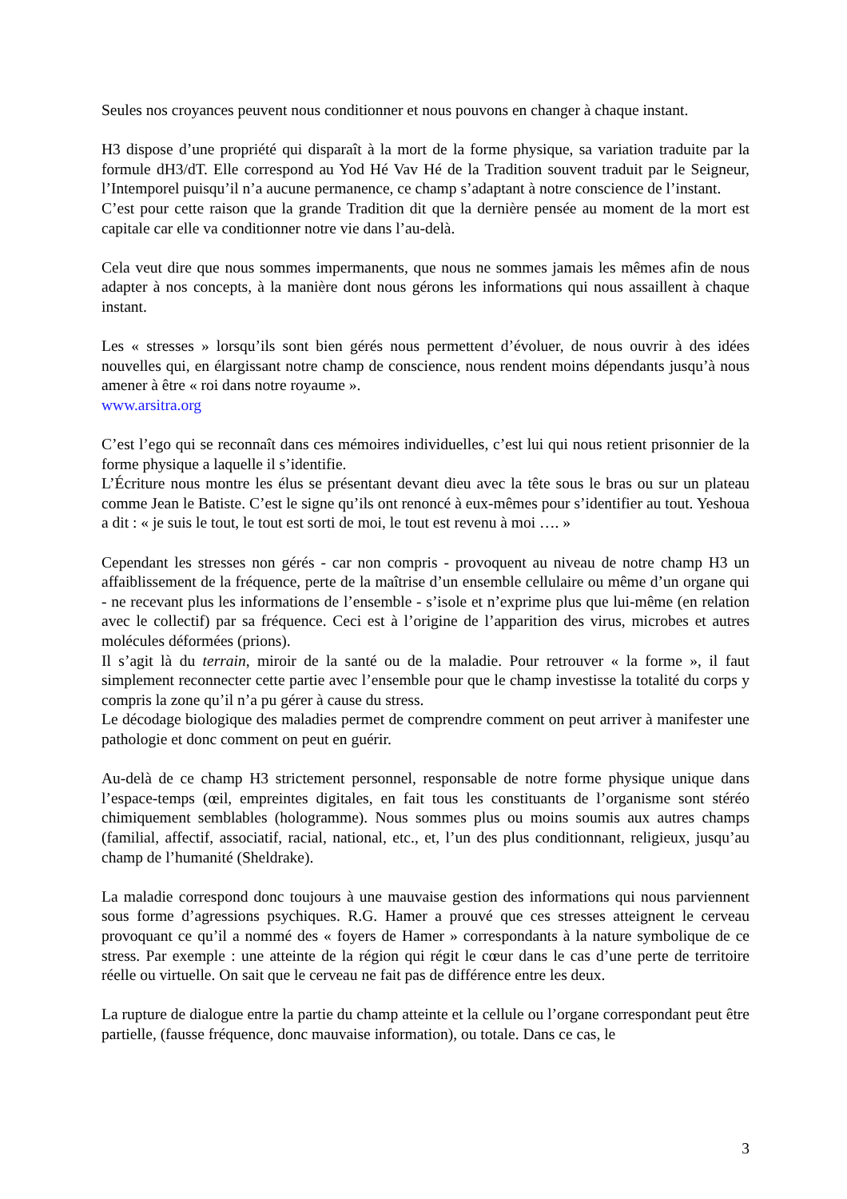Seules nos croyances peuvent nous conditionner et nous pouvons en changer à chaque instant.
H3 dispose d’une propriété qui disparaît à la mort de la forme physique, sa variation traduite par la formule dH3/dT. Elle correspond au Yod Hé Vav Hé de la Tradition souvent traduit par le Seigneur, l’Intemporel puisqu’il n’a aucune permanence, ce champ s’adaptant à notre conscience de l’instant.
C’est pour cette raison que la grande Tradition dit que la dernière pensée au moment de la mort est capitale car elle va conditionner notre vie dans l’au-delà.
Cela veut dire que nous sommes impermanents, que nous ne sommes jamais les mêmes afin de nous adapter à nos concepts, à la manière dont nous gérons les informations qui nous assaillent à chaque instant.
Les « stresses » lorsqu’ils sont bien gérés nous permettent d’évoluer, de nous ouvrir à des idées nouvelles qui, en élargissant notre champ de conscience, nous rendent moins dépendants jusqu’à nous amener à être « roi dans notre royaume ».
www.arsitra.org
C’est l’ego qui se reconnaît dans ces mémoires individuelles, c’est lui qui nous retient prisonnier de la forme physique a laquelle il s’identifie.
L’Écriture nous montre les élus se présentant devant dieu avec la tête sous le bras ou sur un plateau comme Jean le Batiste. C’est le signe qu’ils ont renoncé à eux-mêmes pour s’identifier au tout. Yeshoua a dit : « je suis le tout, le tout est sorti de moi, le tout est revenu à moi …. »
Cependant les stresses non gérés - car non compris - provoquent au niveau de notre champ H3 un affaiblissement de la fréquence, perte de la maîtrise d’un ensemble cellulaire ou même d’un organe qui - ne recevant plus les informations de l’ensemble - s’isole et n’exprime plus que lui-même (en relation avec le collectif) par sa fréquence. Ceci est à l’origine de l’apparition des virus, microbes et autres molécules déformées (prions).
Il s’agit là du terrain, miroir de la santé ou de la maladie. Pour retrouver « la forme », il faut simplement reconnecter cette partie avec l’ensemble pour que le champ investisse la totalité du corps y compris la zone qu’il n’a pu gérer à cause du stress.
Le décodage biologique des maladies permet de comprendre comment on peut arriver à manifester une pathologie et donc comment on peut en guérir.
Au-delà de ce champ H3 strictement personnel, responsable de notre forme physique unique dans l’espace-temps (œil, empreintes digitales, en fait tous les constituants de l’organisme sont stéréo chimiquement semblables (hologramme). Nous sommes plus ou moins soumis aux autres champs (familial, affectif, associatif, racial, national, etc., et, l’un des plus conditionnant, religieux, jusqu’au champ de l’humanité (Sheldrake).
La maladie correspond donc toujours à une mauvaise gestion des informations qui nous parviennent sous forme d’agressions psychiques. R.G. Hamer a prouvé que ces stresses atteignent le cerveau provoquant ce qu’il a nommé des « foyers de Hamer » correspondants à la nature symbolique de ce stress. Par exemple : une atteinte de la région qui régit le cœur dans le cas d’une perte de territoire réelle ou virtuelle. On sait que le cerveau ne fait pas de différence entre les deux.
La rupture de dialogue entre la partie du champ atteinte et la cellule ou l’organe correspondant peut être partielle, (fausse fréquence, donc mauvaise information), ou totale. Dans ce cas, le
3